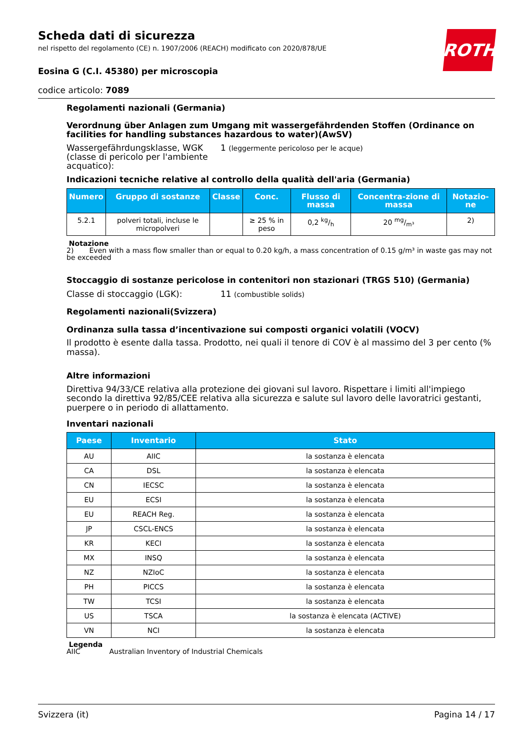ROTH
Scheda dati di sicurezza
nel rispetto del regolamento (CE) n. 1907/2006 (REACH) modificato con 2020/878/UE
Eosina G (C.I. 45380) per microscopia
codice articolo: 7089
Regolamenti nazionali (Germania)
Verordnung über Anlagen zum Umgang mit wassergefährdenden Stoffen (Ordinance on facilities for handling substances hazardous to water)(AwSV)
Wassergefährdungsklasse, WGK (classe di pericolo per l'ambiente acquatico):
1 (leggermente pericoloso per le acque)
Indicazioni tecniche relative al controllo della qualità dell'aria (Germania)
| Numero | Gruppo di sostanze | Classe | Conc. | Flusso di massa | Concentra-zione di massa | Notazio-ne |
| --- | --- | --- | --- | --- | --- | --- |
| 5.2.1 | polveri totali, incluse le micropolveri | | ≥ 25 % in peso | 0,2 kg/h | 20 mg/m³ | 2) |
Notazione
2) Even with a mass flow smaller than or equal to 0.20 kg/h, a mass concentration of 0.15 g/m³ in waste gas may not be exceeded
Stoccaggio di sostanze pericolose in contenitori non stazionari (TRGS 510) (Germania)
Classe di stoccaggio (LGK): 11 (combustible solids)
Regolamenti nazionali(Svizzera)
Ordinanza sulla tassa d’incentivazione sui composti organici volatili (VOCV)
Il prodotto è esente dalla tassa. Prodotto, nei quali il tenore di COV è al massimo del 3 per cento (% massa).
Altre informazioni
Direttiva 94/33/CE relativa alla protezione dei giovani sul lavoro. Rispettare i limiti all'impiego secondo la direttiva 92/85/CEE relativa alla sicurezza e salute sul lavoro delle lavoratrici gestanti, puerpere o in periodo di allattamento.
Inventari nazionali
| Paese | Inventario | Stato |
| --- | --- | --- |
| AU | AIIC | la sostanza è elencata |
| CA | DSL | la sostanza è elencata |
| CN | IECSC | la sostanza è elencata |
| EU | ECSI | la sostanza è elencata |
| EU | REACH Reg. | la sostanza è elencata |
| JP | CSCL-ENCS | la sostanza è elencata |
| KR | KECI | la sostanza è elencata |
| MX | INSQ | la sostanza è elencata |
| NZ | NZIoC | la sostanza è elencata |
| PH | PICCS | la sostanza è elencata |
| TW | TCSI | la sostanza è elencata |
| US | TSCA | la sostanza è elencata (ACTIVE) |
| VN | NCI | la sostanza è elencata |
Legenda
AIIC Australian Inventory of Industrial Chemicals
Svizzera (it) Pagina 14 / 17